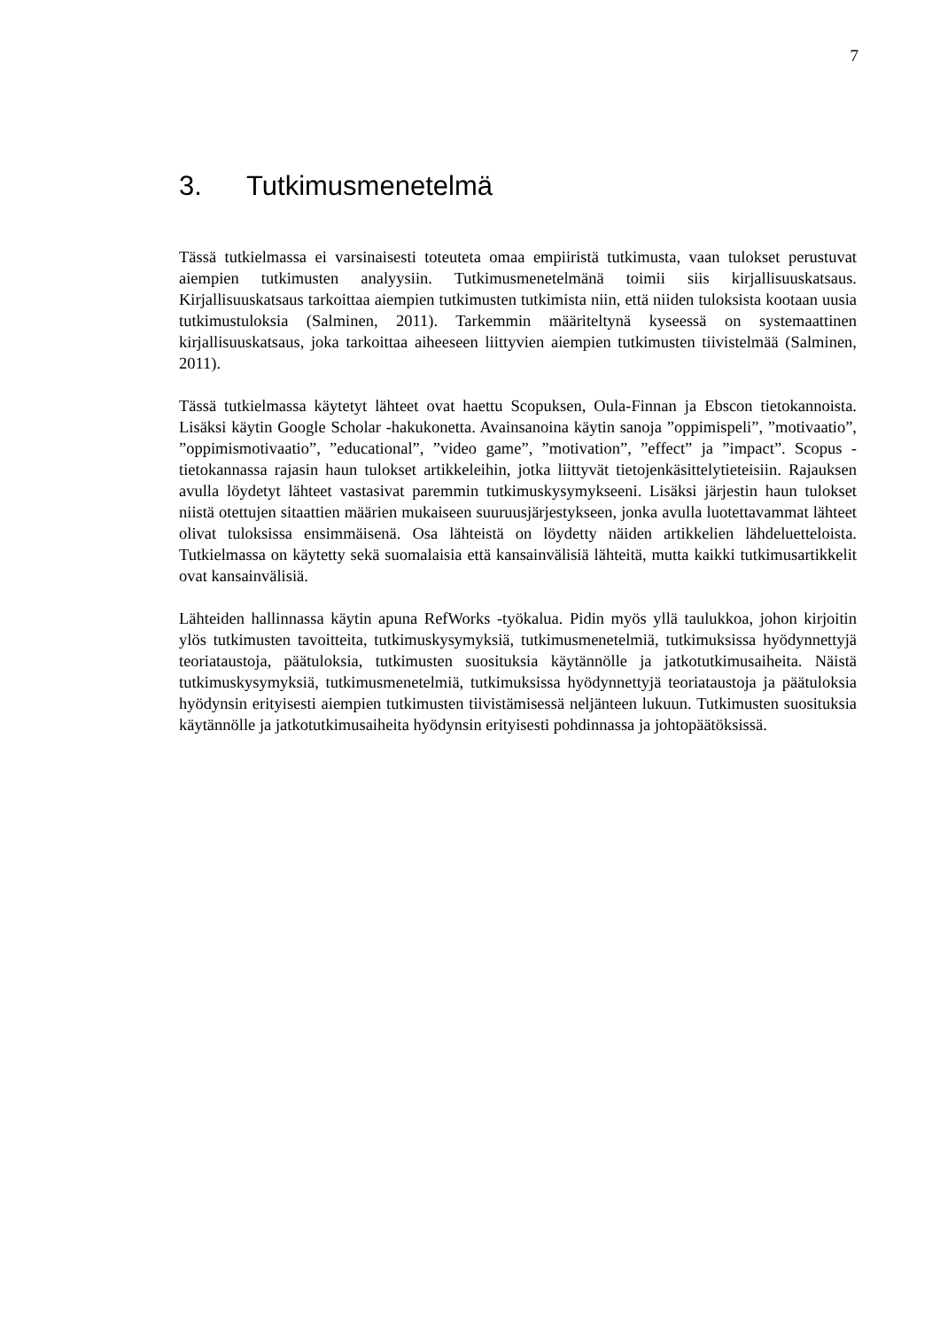7
3. Tutkimusmenetelmä
Tässä tutkielmassa ei varsinaisesti toteuteta omaa empiiristä tutkimusta, vaan tulokset perustuvat aiempien tutkimusten analyysiin. Tutkimusmenetelmänä toimii siis kirjallisuuskatsaus. Kirjallisuuskatsaus tarkoittaa aiempien tutkimusten tutkimista niin, että niiden tuloksista kootaan uusia tutkimustuloksia (Salminen, 2011). Tarkemmin määriteltynä kyseessä on systemaattinen kirjallisuuskatsaus, joka tarkoittaa aiheeseen liittyvien aiempien tutkimusten tiivistelmää (Salminen, 2011).
Tässä tutkielmassa käytetyt lähteet ovat haettu Scopuksen, Oula-Finnan ja Ebscon tietokannoista. Lisäksi käytin Google Scholar -hakukonetta. Avainsanoina käytin sanoja ”oppimispeli”, ”motivaatio”, ”oppimismotivaatio”, ”educational”, ”video game”, ”motivation”, ”effect” ja ”impact”. Scopus -tietokannassa rajasin haun tulokset artikkeleihin, jotka liittyvät tietojenkäsittelytieteisiin. Rajauksen avulla löydetyt lähteet vastasivat paremmin tutkimuskysymykseeni. Lisäksi järjestin haun tulokset niistä otettujen sitaattien määrien mukaiseen suuruusjärjestykseen, jonka avulla luotettavammat lähteet olivat tuloksissa ensimmäisenä. Osa lähteistä on löydetty näiden artikkelien lähdeluetteloista. Tutkielmassa on käytetty sekä suomalaisia että kansainvälisiä lähteitä, mutta kaikki tutkimusartikkelit ovat kansainvälisiä.
Lähteiden hallinnassa käytin apuna RefWorks -työkalua. Pidin myös yllä taulukkoa, johon kirjoitin ylös tutkimusten tavoitteita, tutkimuskysymyksiä, tutkimusmenetelmiä, tutkimuksissa hyödynnettyjä teoriataustoja, päätuloksia, tutkimusten suosituksia käytännölle ja jatkotutkimusaiheita. Näistä tutkimuskysymyksiä, tutkimusmenetelmiä, tutkimuksissa hyödynnettyjä teoriataustoja ja päätuloksia hyödynsin erityisesti aiempien tutkimusten tiivistämisessä neljänteen lukuun. Tutkimusten suosituksia käytännölle ja jatkotutkimusaiheita hyödynsin erityisesti pohdinnassa ja johtopäätöksissä.